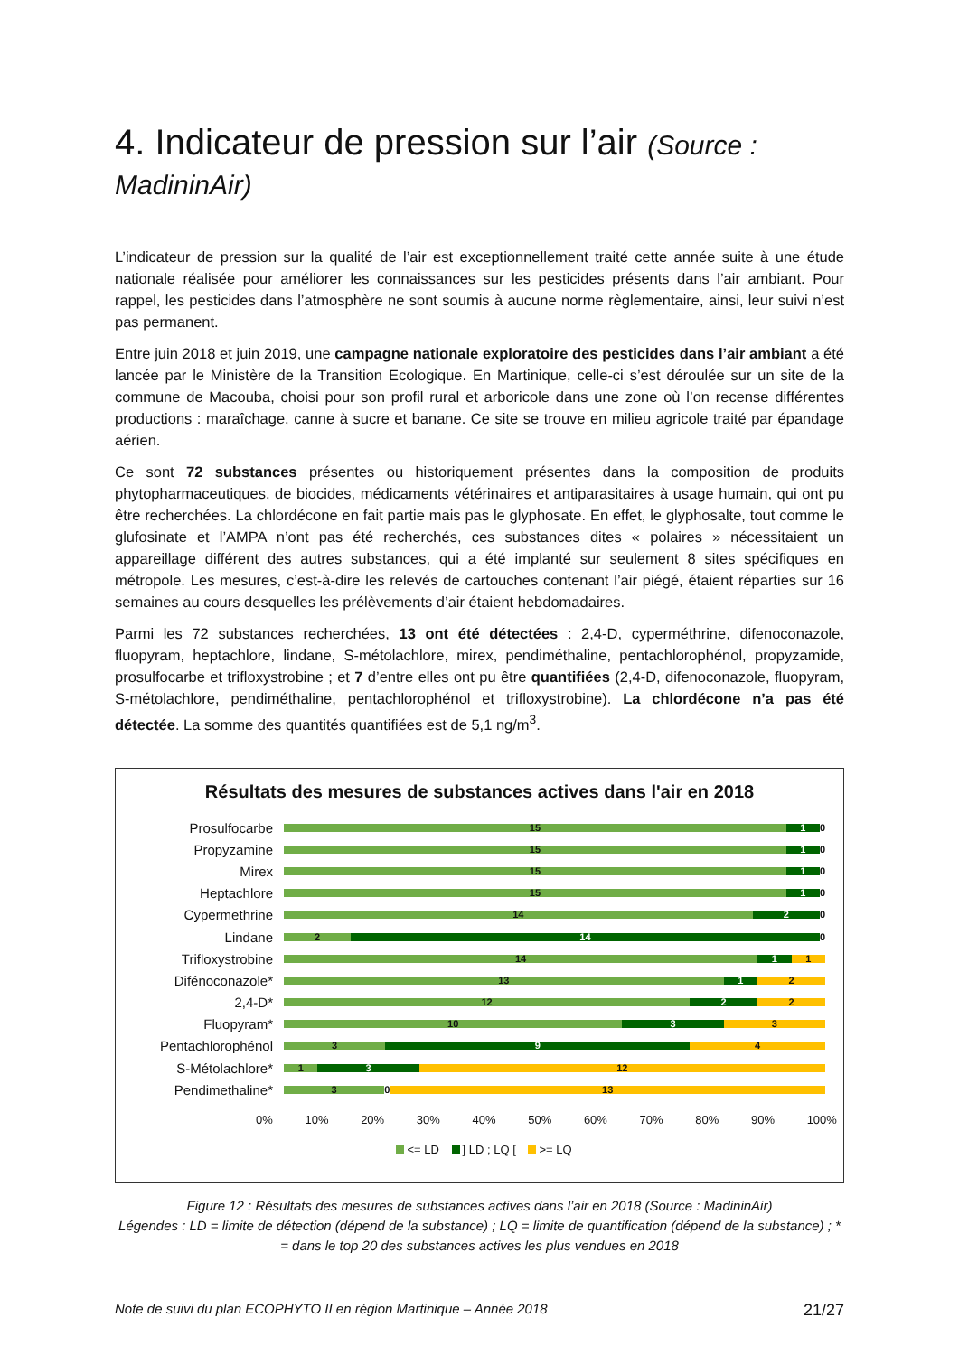4. Indicateur de pression sur l’air (Source : MadininAir)
L’indicateur de pression sur la qualité de l’air est exceptionnellement traité cette année suite à une étude nationale réalisée pour améliorer les connaissances sur les pesticides présents dans l’air ambiant. Pour rappel, les pesticides dans l’atmosphère ne sont soumis à aucune norme règlementaire, ainsi, leur suivi n’est pas permanent.
Entre juin 2018 et juin 2019, une campagne nationale exploratoire des pesticides dans l’air ambiant a été lancée par le Ministère de la Transition Ecologique. En Martinique, celle-ci s’est déroulée sur un site de la commune de Macouba, choisi pour son profil rural et arboricole dans une zone où l’on recense différentes productions : maraîchage, canne à sucre et banane. Ce site se trouve en milieu agricole traité par épandage aérien.
Ce sont 72 substances présentes ou historiquement présentes dans la composition de produits phytopharmaceutiques, de biocides, médicaments vétérinaires et antiparasitaires à usage humain, qui ont pu être recherchées. La chlordécone en fait partie mais pas le glyphosate. En effet, le glyphosalte, tout comme le glufosinate et l’AMPA n’ont pas été recherchés, ces substances dites « polaires » nécessitaient un appareillage différent des autres substances, qui a été implanté sur seulement 8 sites spécifiques en métropole. Les mesures, c’est-à-dire les relevés de cartouches contenant l’air piégé, étaient réparties sur 16 semaines au cours desquelles les prélèvements d’air étaient hebdomadaires.
Parmi les 72 substances recherchées, 13 ont été détectées : 2,4-D, cyperméthrine, difenoconazole, fluopyram, heptachlore, lindane, S-métolachlore, mirex, pendiméthaline, pentachlorophénol, propyzamide, prosulfocarbe et trifloxystrobine ; et 7 d’entre elles ont pu être quantifiées (2,4-D, difenoconazole, fluopyram, S-métolachlore, pendiméthaline, pentachlorophénol et trifloxystrobine). La chlordécone n’a pas été détectée. La somme des quantités quantifiées est de 5,1 ng/m<sup>3</sup>.
Résultats des mesures de substances actives dans l'air en 2018
Prosulfocarbe
15 1 0
Propyzamine
15 1 0
Mirex
15 1 0
Heptachlore
15 1 0
Cypermethrine
14 2 0
Lindane
2 14 0
Trifloxystrobine
14 1 1
Difénoconazole*
13 1 2
2,4-D*
12 2 2
Fluopyram*
10 3 3
Pentachlorophénol
3 9 4
S-Métolachlore*
1 3 12
Pendimethaline*
3 0 13
0% 10% 20% 30% 40% 50% 60% 70% 80% 90% 100%
<= LD ] LD ; LQ [ >= LQ
Figure 12 : Résultats des mesures de substances actives dans l’air en 2018 (Source : MadininAir)
Légendes : LD = limite de détection (dépend de la substance) ; LQ = limite de quantification (dépend de la substance) ; * = dans le top 20 des substances actives les plus vendues en 2018
Note de suivi du plan ECOPHYTO II en région Martinique – Année 2018 21/27